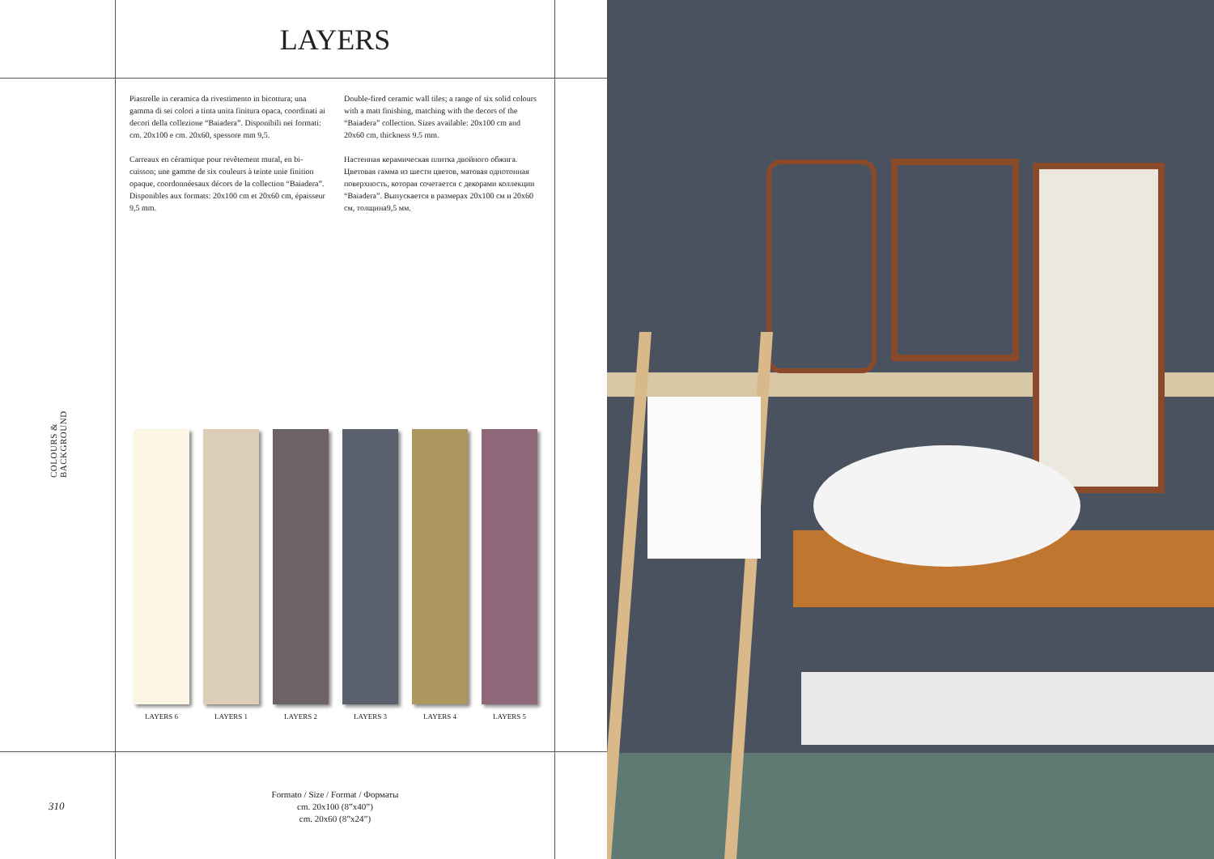LAYERS
COLOURS & BACKGROUND
Piastrelle in ceramica da rivestimento in bicottura; una gamma di sei colori a tinta unita finitura opaca, coordinati ai decori della collezione “Baiadera”. Disponibili nei formati: cm. 20x100 e cm. 20x60, spessore mm 9,5.
Carreaux en céramique pour revêtement mural, en bi-cuisson; une gamme de six couleurs à teinte unie finition opaque, coordonnéesaux décors de la collection “Baiadera”. Disponibles aux formats: 20x100 cm et 20x60 cm, épaisseur 9,5 mm.
Double-fired ceramic wall tiles; a range of six solid colours with a matt finishing, matching with the decors of the “Baiadera” collection. Sizes available: 20x100 cm and 20x60 cm, thickness 9.5 mm.
Настенная керамическая плитка двойного обжига. Цветовая гамма из шести цветов, матовая однотонная поверхность, которая сочетается с декорами коллекции “Baiadera”. Выпускается в размерах 20x100 см и 20x60 см, толщина9,5 мм.
LAYERS 6 LAYERS 1 LAYERS 2 LAYERS 3 LAYERS 4 LAYERS 5
310
Formato / Size / Format / Форматы
cm. 20x100 (8”x40”)
cm. 20x60 (8”x24”)